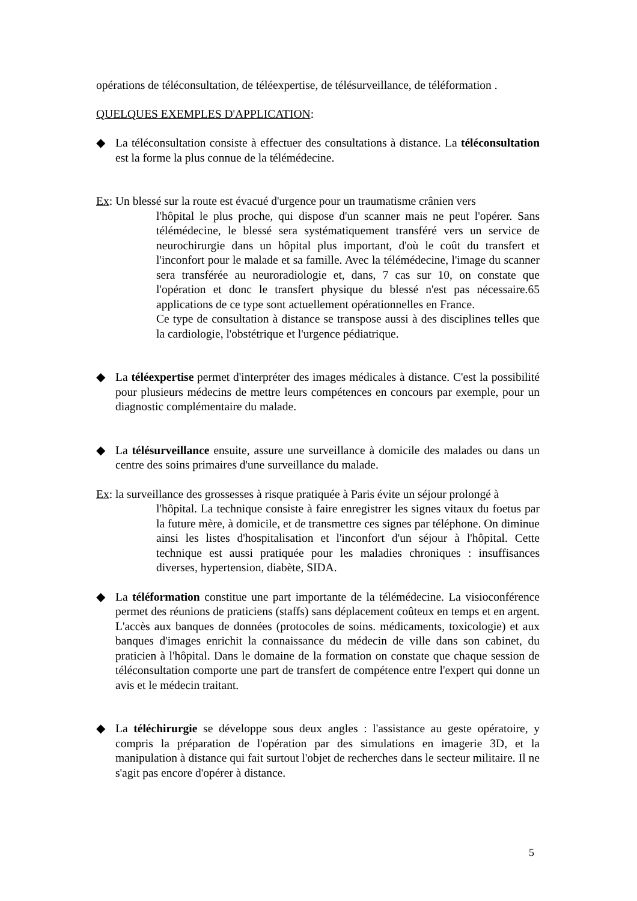opérations de téléconsultation, de téléexpertise, de télésurveillance, de téléformation .
QUELQUES EXEMPLES D'APPLICATION:
◆ La téléconsultation consiste à effectuer des consultations à distance. La téléconsultation est la forme la plus connue de la télémédecine.
Ex: Un blessé sur la route est évacué d'urgence pour un traumatisme crânien vers
l'hôpital le plus proche, qui dispose d'un scanner mais ne peut l'opérer. Sans télémédecine, le blessé sera systématiquement transféré vers un service de neurochirurgie dans un hôpital plus important, d'où le coût du transfert et l'inconfort pour le malade et sa famille. Avec la télémédecine, l'image du scanner sera transférée au neuroradiologie et, dans, 7 cas sur 10, on constate que l'opération et donc le transfert physique du blessé n'est pas nécessaire.65 applications de ce type sont actuellement opérationnelles en France.
Ce type de consultation à distance se transpose aussi à des disciplines telles que la cardiologie, l'obstétrique et l'urgence pédiatrique.
◆ La téléexpertise permet d'interpréter des images médicales à distance. C'est la possibilité pour plusieurs médecins de mettre leurs compétences en concours par exemple, pour un diagnostic complémentaire du malade.
◆ La télésurveillance ensuite, assure une surveillance à domicile des malades ou dans un centre des soins primaires d'une surveillance du malade.
Ex: la surveillance des grossesses à risque pratiquée à Paris évite un séjour prolongé à
l'hôpital. La technique consiste à faire enregistrer les signes vitaux du foetus par la future mère, à domicile, et de transmettre ces signes par téléphone. On diminue ainsi les listes d'hospitalisation et l'inconfort d'un séjour à l'hôpital. Cette technique est aussi pratiquée pour les maladies chroniques : insuffisances diverses, hypertension, diabète, SIDA.
◆ La téléformation constitue une part importante de la télémédecine. La visioconférence permet des réunions de praticiens (staffs) sans déplacement coûteux en temps et en argent. L'accès aux banques de données (protocoles de soins. médicaments, toxicologie) et aux banques d'images enrichit la connaissance du médecin de ville dans son cabinet, du praticien à l'hôpital. Dans le domaine de la formation on constate que chaque session de téléconsultation comporte une part de transfert de compétence entre l'expert qui donne un avis et le médecin traitant.
◆ La téléchirurgie se développe sous deux angles : l'assistance au geste opératoire, y compris la préparation de l'opération par des simulations en imagerie 3D, et la manipulation à distance qui fait surtout l'objet de recherches dans le secteur militaire. Il ne s'agit pas encore d'opérer à distance.
5